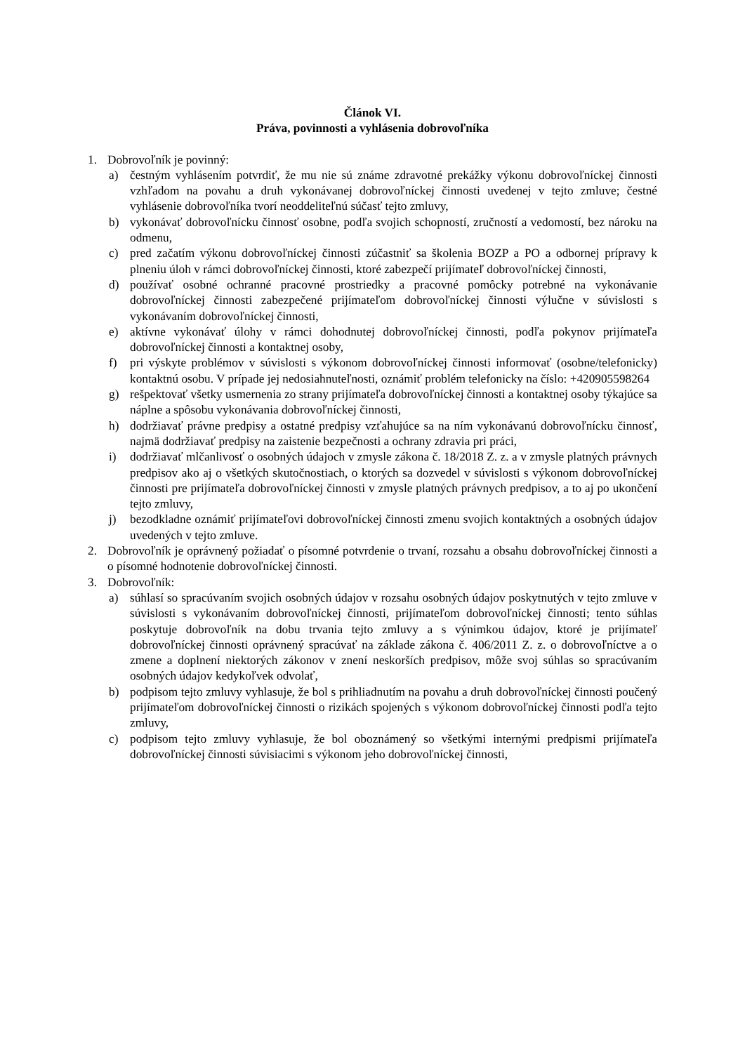Článok VI.
Práva, povinnosti a vyhlásenia dobrovoľníka
1. Dobrovoľník je povinný:
a) čestným vyhlásením potvrdiť, že mu nie sú známe zdravotné prekážky výkonu dobrovoľníckej činnosti vzhľadom na povahu a druh vykonávanej dobrovoľníckej činnosti uvedenej v tejto zmluve; čestné vyhlásenie dobrovoľníka tvorí neoddeliteľnú súčasť tejto zmluvy,
b) vykonávať dobrovoľnícku činnosť osobne, podľa svojich schopností, zručností a vedomostí, bez nároku na odmenu,
c) pred začatím výkonu dobrovoľníckej činnosti zúčastniť sa školenia BOZP a PO a odbornej prípravy k plneniu úloh v rámci dobrovoľníckej činnosti, ktoré zabezpečí prijímateľ dobrovoľníckej činnosti,
d) používať osobné ochranné pracovné prostriedky a pracovné pomôcky potrebné na vykonávanie dobrovoľníckej činnosti zabezpečené prijímateľom dobrovoľníckej činnosti výlučne v súvislosti s vykonávaním dobrovoľníckej činnosti,
e) aktívne vykonávať úlohy v rámci dohodnutej dobrovoľníckej činnosti, podľa pokynov prijímateľa dobrovoľníckej činnosti a kontaktnej osoby,
f) pri výskyte problémov v súvislosti s výkonom dobrovoľníckej činnosti informovať (osobne/telefonicky) kontaktnú osobu. V prípade jej nedosiahnuteľnosti, oznámiť problém telefonicky na číslo: +420905598264
g) rešpektovať všetky usmernenia zo strany prijímateľa dobrovoľníckej činnosti a kontaktnej osoby týkajúce sa náplne a spôsobu vykonávania dobrovoľníckej činnosti,
h) dodržiavať právne predpisy a ostatné predpisy vzťahujúce sa na ním vykonávanú dobrovoľnícku činnosť, najmä dodržiavať predpisy na zaistenie bezpečnosti a ochrany zdravia pri práci,
i) dodržiavať mlčanlivosť o osobných údajoch v zmysle zákona č. 18/2018 Z. z. a v zmysle platných právnych predpisov ako aj o všetkých skutočnostiach, o ktorých sa dozvedel v súvislosti s výkonom dobrovoľníckej činnosti pre prijímateľa dobrovoľníckej činnosti v zmysle platných právnych predpisov, a to aj po ukončení tejto zmluvy,
j) bezodkladne oznámiť prijímateľovi dobrovoľníckej činnosti zmenu svojich kontaktných a osobných údajov uvedených v tejto zmluve.
2. Dobrovoľník je oprávnený požiadať o písomné potvrdenie o trvaní, rozsahu a obsahu dobrovoľníckej činnosti a o písomné hodnotenie dobrovoľníckej činnosti.
3. Dobrovoľník:
a) súhlasí so spracúvaním svojich osobných údajov v rozsahu osobných údajov poskytnutých v tejto zmluve v súvislosti s vykonávaním dobrovoľníckej činnosti, prijímateľom dobrovoľníckej činnosti; tento súhlas poskytuje dobrovoľník na dobu trvania tejto zmluvy a s výnimkou údajov, ktoré je prijímateľ dobrovoľníckej činnosti oprávnený spracúvať na základe zákona č. 406/2011 Z. z. o dobrovoľníctve a o zmene a doplnení niektorých zákonov v znení neskorších predpisov, môže svoj súhlas so spracúvaním osobných údajov kedykoľvek odvolať,
b) podpisom tejto zmluvy vyhlasuje, že bol s prihliadnutím na povahu a druh dobrovoľníckej činnosti poučený prijímateľom dobrovoľníckej činnosti o rizikách spojených s výkonom dobrovoľníckej činnosti podľa tejto zmluvy,
c) podpisom tejto zmluvy vyhlasuje, že bol oboznámený so všetkými internými predpismi prijímateľa dobrovoľníckej činnosti súvisiacimi s výkonom jeho dobrovoľníckej činnosti,